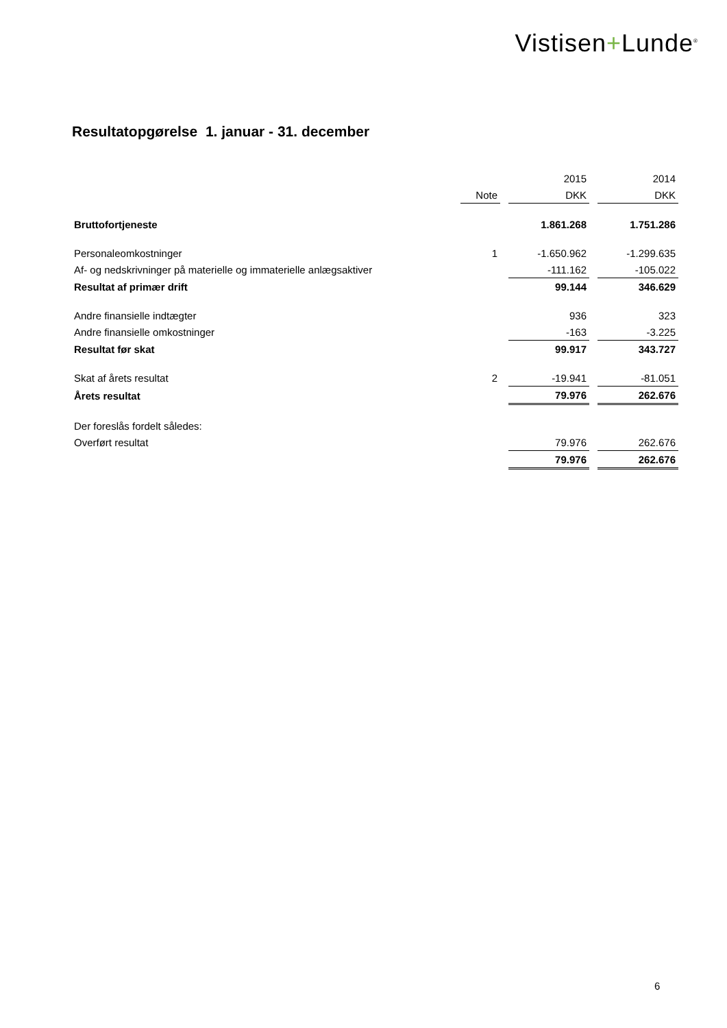Vistisen+Lunde<sup>®</sup>
Resultatopgørelse 1. januar - 31. december
| | | | 2015 | | 2014 |
| | Note | | DKK | | DKK |
| Bruttofortjeneste | | | 1.861.268 | | 1.751.286 |
| Personaleomkostninger | 1 | | -1.650.962 | | -1.299.635 |
| Af- og nedskrivninger på materielle og immaterielle anlægsaktiver | | | -111.162 | | -105.022 |
| Resultat af primær drift | | | 99.144 | | 346.629 |
| Andre finansielle indtægter | | | 936 | | 323 |
| Andre finansielle omkostninger | | | -163 | | -3.225 |
| Resultat før skat | | | 99.917 | | 343.727 |
| Skat af årets resultat | 2 | | -19.941 | | -81.051 |
| Årets resultat | | | 79.976 | | 262.676 |
| Der foreslås fordelt således: | | | | | |
| Overført resultat | | | 79.976 | | 262.676 |
| | | | 79.976 | | 262.676 |
6